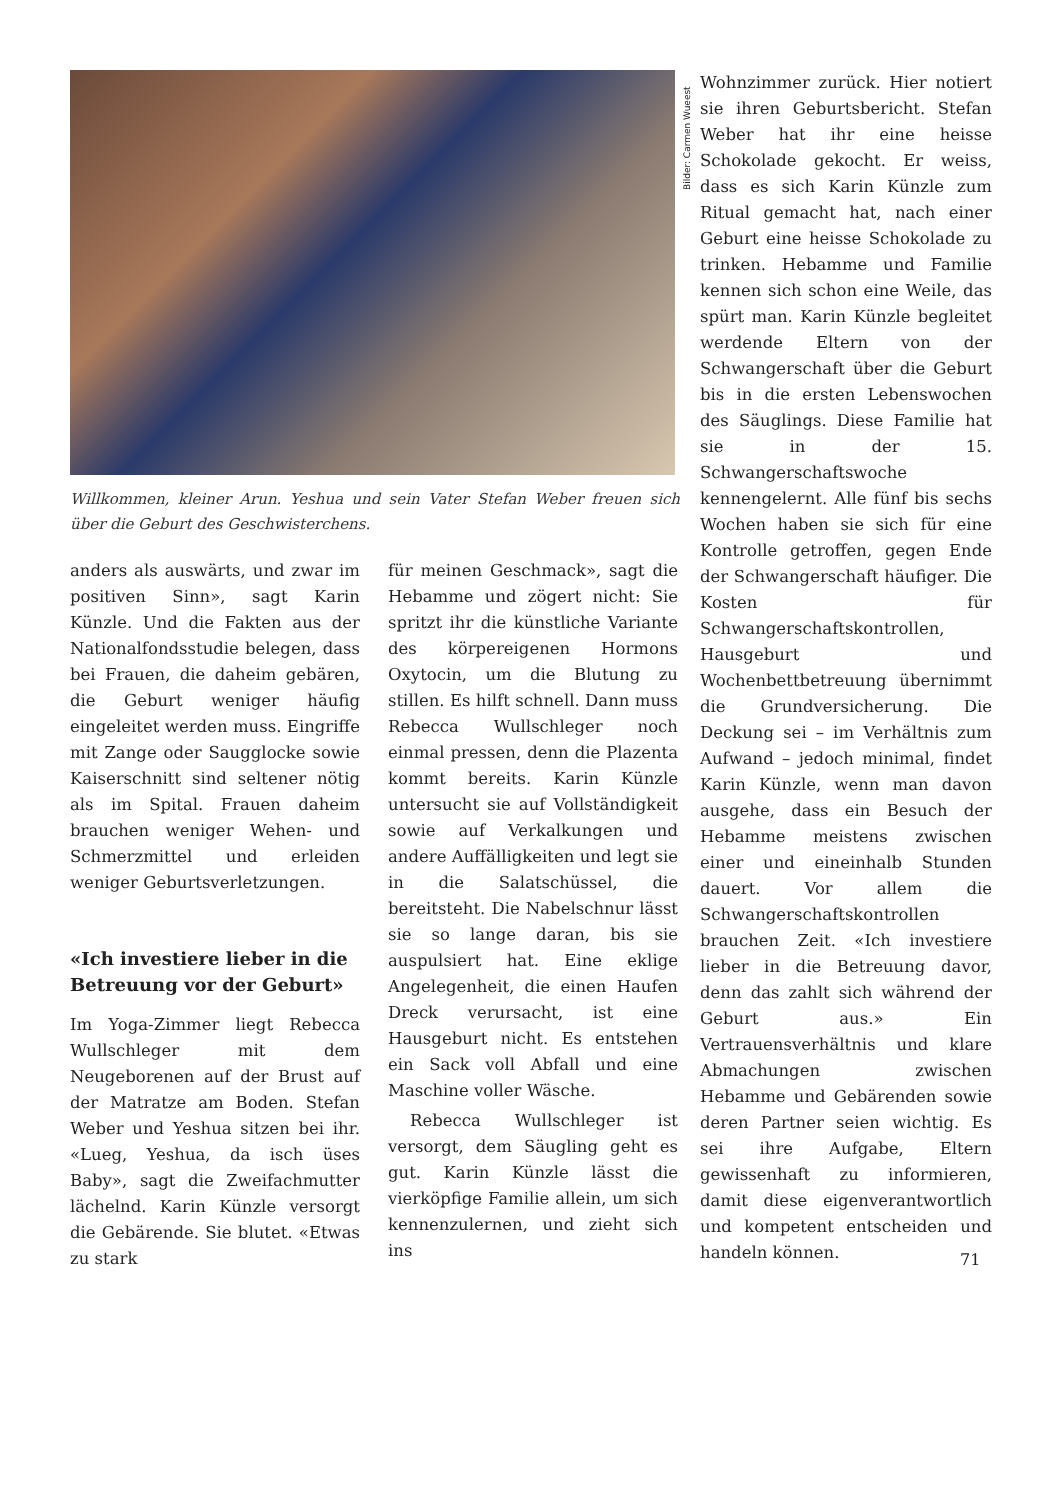Willkommen, kleiner Arun. Yeshua und sein Vater Stefan Weber freuen sich über die Geburt des Geschwisterchens.
Bilder: Carmen Wueest
anders als auswärts, und zwar im positiven Sinn», sagt Karin Künzle. Und die Fakten aus der Nationalfondsstudie belegen, dass bei Frauen, die daheim gebären, die Geburt weniger häufig eingeleitet werden muss. Eingriffe mit Zange oder Saugglocke sowie Kaiserschnitt sind seltener nötig als im Spital. Frauen daheim brauchen weniger Wehen- und Schmerzmittel und erleiden weniger Geburtsverletzungen.
«Ich investiere lieber in die Betreuung vor der Geburt»
Im Yoga-Zimmer liegt Rebecca Wullschleger mit dem Neugeborenen auf der Brust auf der Matratze am Boden. Stefan Weber und Yeshua sitzen bei ihr. «Lueg, Yeshua, da isch üses Baby», sagt die Zweifachmutter lächelnd. Karin Künzle versorgt die Gebärende. Sie blutet. «Etwas zu stark
für meinen Geschmack», sagt die Hebamme und zögert nicht: Sie spritzt ihr die künstliche Variante des körpereigenen Hormons Oxytocin, um die Blutung zu stillen. Es hilft schnell. Dann muss Rebecca Wullschleger noch einmal pressen, denn die Plazenta kommt bereits. Karin Künzle untersucht sie auf Vollständigkeit sowie auf Verkalkungen und andere Auffälligkeiten und legt sie in die Salatschüssel, die bereitsteht. Die Nabelschnur lässt sie so lange daran, bis sie auspulsiert hat. Eine eklige Angelegenheit, die einen Haufen Dreck verursacht, ist eine Hausgeburt nicht. Es entstehen ein Sack voll Abfall und eine Maschine voller Wäsche.
Rebecca Wullschleger ist versorgt, dem Säugling geht es gut. Karin Künzle lässt die vierköpfige Familie allein, um sich kennenzulernen, und zieht sich ins
Wohnzimmer zurück. Hier notiert sie ihren Geburtsbericht. Stefan Weber hat ihr eine heisse Schokolade gekocht. Er weiss, dass es sich Karin Künzle zum Ritual gemacht hat, nach einer Geburt eine heisse Schokolade zu trinken. Hebamme und Familie kennen sich schon eine Weile, das spürt man. Karin Künzle begleitet werdende Eltern von der Schwangerschaft über die Geburt bis in die ersten Lebenswochen des Säuglings. Diese Familie hat sie in der 15. Schwangerschaftswoche kennengelernt. Alle fünf bis sechs Wochen haben sie sich für eine Kontrolle getroffen, gegen Ende der Schwangerschaft häufiger. Die Kosten für Schwangerschaftskontrollen, Hausgeburt und Wochenbettbetreuung übernimmt die Grundversicherung. Die Deckung sei – im Verhältnis zum Aufwand – jedoch minimal, findet Karin Künzle, wenn man davon ausgehe, dass ein Besuch der Hebamme meistens zwischen einer und eineinhalb Stunden dauert. Vor allem die Schwangerschaftskontrollen brauchen Zeit. «Ich investiere lieber in die Betreuung davor, denn das zahlt sich während der Geburt aus.» Ein Vertrauensverhältnis und klare Abmachungen zwischen Hebamme und Gebärenden sowie deren Partner seien wichtig. Es sei ihre Aufgabe, Eltern gewissenhaft zu informieren, damit diese eigenverantwortlich und kompetent entscheiden und handeln können.
71